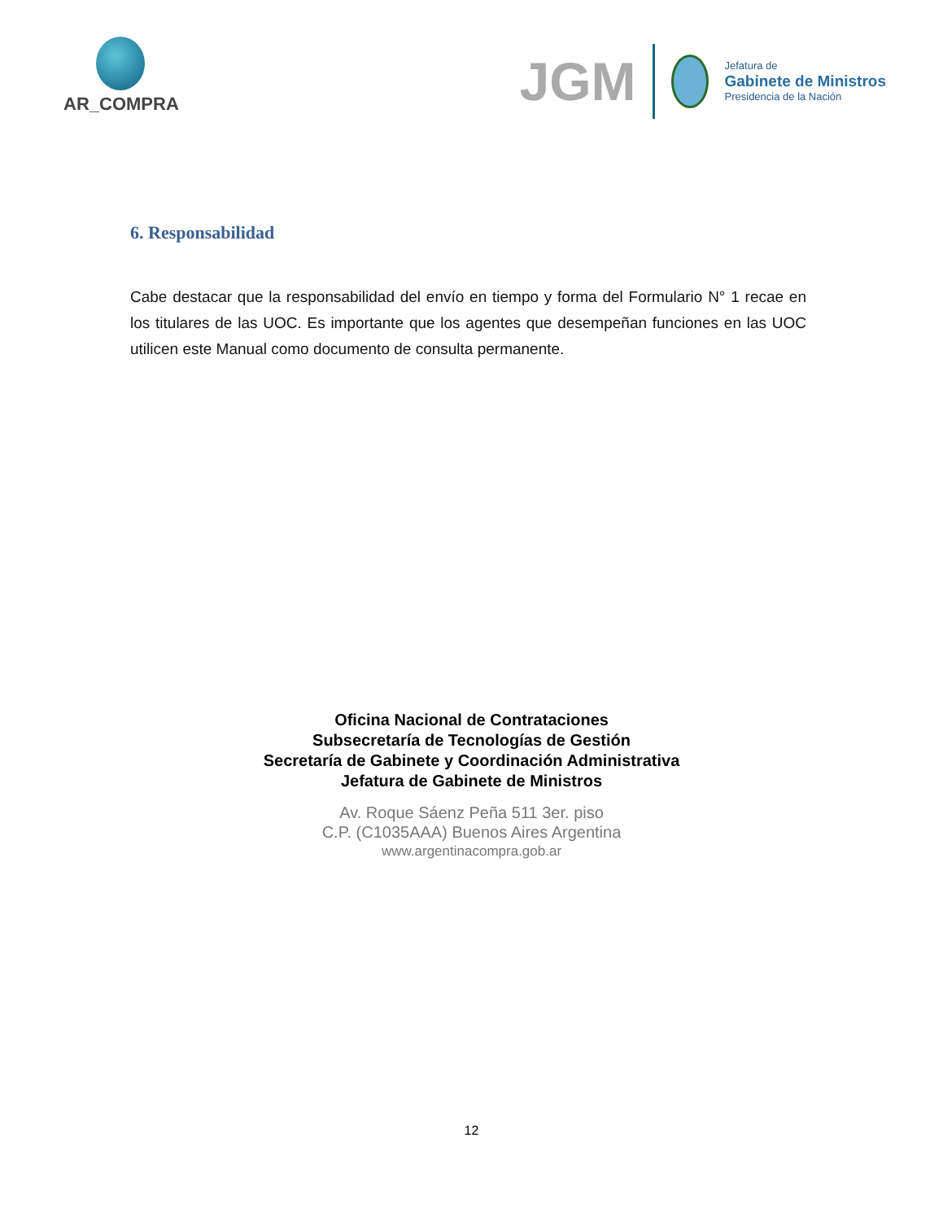AR_COMPRA
JGM
Jefatura de
Gabinete de Ministros
Presidencia de la Nación
6. Responsabilidad
Cabe destacar que la responsabilidad del envío en tiempo y forma del Formulario N° 1 recae en los titulares de las UOC. Es importante que los agentes que desempeñan funciones en las UOC utilicen este Manual como documento de consulta permanente.
Oficina Nacional de Contrataciones
Subsecretaría de Tecnologías de Gestión
Secretaría de Gabinete y Coordinación Administrativa
Jefatura de Gabinete de Ministros
Av. Roque Sáenz Peña 511 3er. piso
C.P. (C1035AAA) Buenos Aires Argentina
www.argentinacompra.gob.ar
12